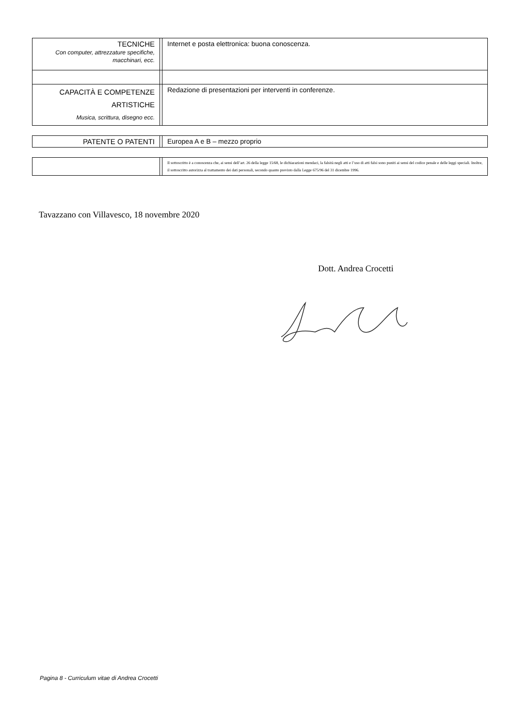| TECNICHE Con computer, attrezzature specifiche, macchinari, ecc. | | Internet e posta elettronica: buona conoscenza. |
| CAPACITÀ E COMPETENZE ARTISTICHE Musica, scrittura, disegno ecc. | | Redazione di presentazioni per interventi in conferenze. |
| PATENTE O PATENTI | | Europea A e B – mezzo proprio |
| | | Il sottoscritto è a conoscenza che, ai sensi dell’art. 26 della legge 15/68, le dichiarazioni mendaci, la falsità negli atti e l’uso di atti falsi sono puniti ai sensi del codice penale e delle leggi speciali. Inoltre, il sottoscritto autorizza al trattamento dei dati personali, secondo quanto previsto dalla Legge 675/96 del 31 dicembre 1996. |
Tavazzano con Villavesco, 18 novembre 2020
Dott. Andrea Crocetti
Pagina 8 - Curriculum vitae di Andrea Crocetti